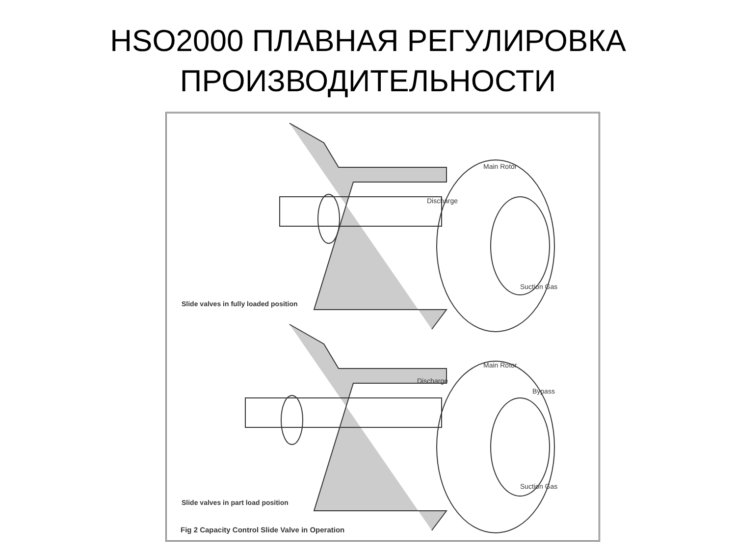HSO2000 ПЛАВНАЯ РЕГУЛИРОВКА
ПРОИЗВОДИТЕЛЬНОСТИ
Main Rotor
Discharge
Suction Gas
Slide valves in fully loaded position
Main Rotor
Discharge
Bypass
Suction Gas
Slide valves in part load position
Fig 2 Capacity Control Slide Valve in Operation